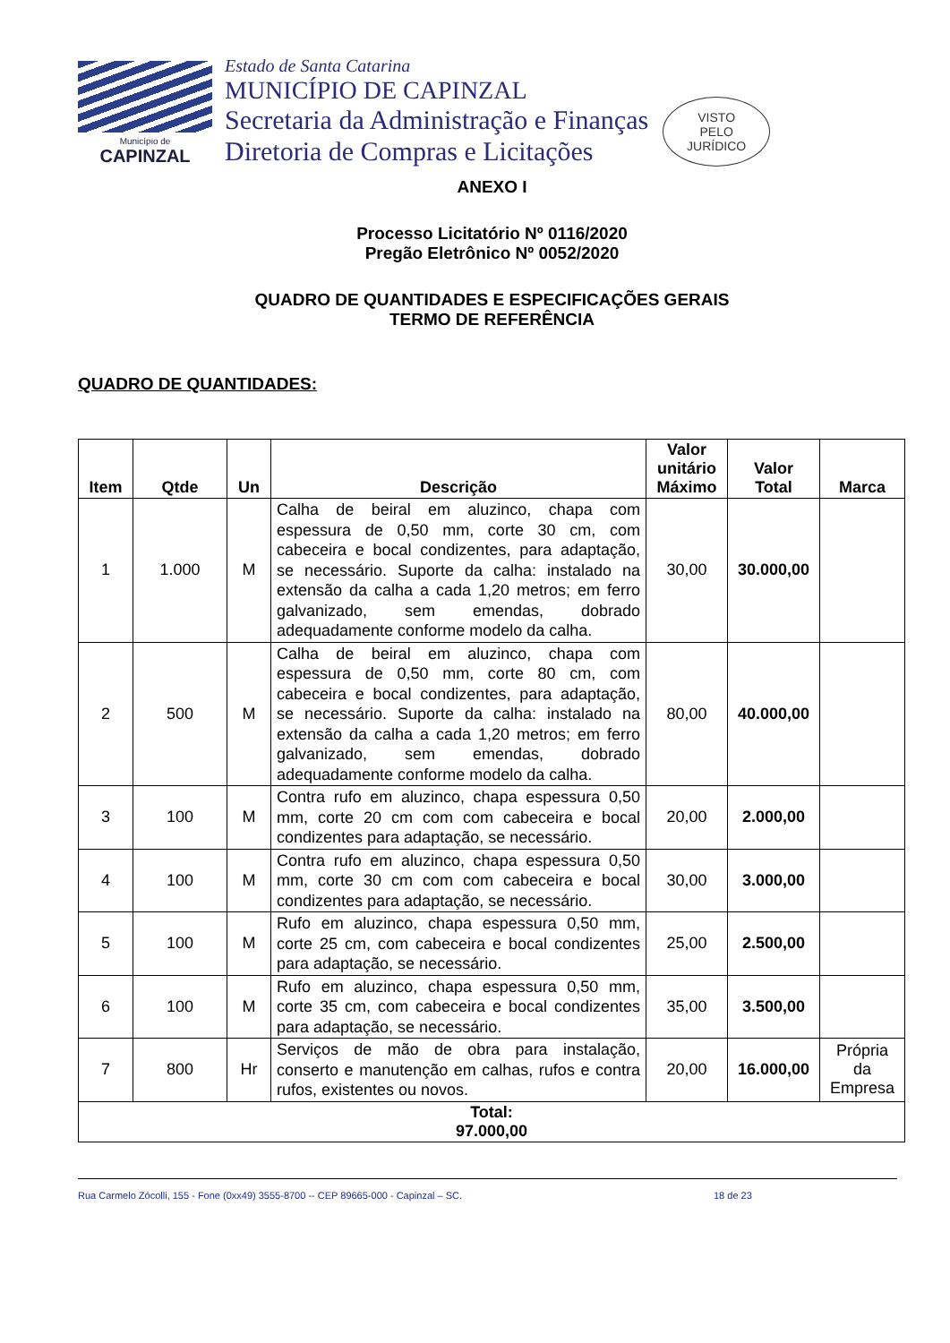Município de
CAPINZAL
Estado de Santa Catarina
MUNICÍPIO DE CAPINZAL
Secretaria da Administração e Finanças
Diretoria de Compras e Licitações
VISTO
PELO
JURÍDICO
ANEXO I
Processo Licitatório Nº 0116/2020
Pregão Eletrônico Nº 0052/2020
QUADRO DE QUANTIDADES E ESPECIFICAÇÕES GERAIS
TERMO DE REFERÊNCIA
QUADRO DE QUANTIDADES:
| Item | Qtde | Un | Descrição | Valor unitário Máximo | Valor Total | Marca |
| --- | --- | --- | --- | --- | --- | --- |
| 1 | 1.000 | M | Calha de beiral em aluzinco, chapa com espessura de 0,50 mm, corte 30 cm, com cabeceira e bocal condizentes, para adaptação, se necessário. Suporte da calha: instalado na extensão da calha a cada 1,20 metros; em ferro galvanizado, sem emendas, dobrado adequadamente conforme modelo da calha. | 30,00 | 30.000,00 | |
| 2 | 500 | M | Calha de beiral em aluzinco, chapa com espessura de 0,50 mm, corte 80 cm, com cabeceira e bocal condizentes, para adaptação, se necessário. Suporte da calha: instalado na extensão da calha a cada 1,20 metros; em ferro galvanizado, sem emendas, dobrado adequadamente conforme modelo da calha. | 80,00 | 40.000,00 | |
| 3 | 100 | M | Contra rufo em aluzinco, chapa espessura 0,50 mm, corte 20 cm com com cabeceira e bocal condizentes para adaptação, se necessário. | 20,00 | 2.000,00 | |
| 4 | 100 | M | Contra rufo em aluzinco, chapa espessura 0,50 mm, corte 30 cm com com cabeceira e bocal condizentes para adaptação, se necessário. | 30,00 | 3.000,00 | |
| 5 | 100 | M | Rufo em aluzinco, chapa espessura 0,50 mm, corte 25 cm, com cabeceira e bocal condizentes para adaptação, se necessário. | 25,00 | 2.500,00 | |
| 6 | 100 | M | Rufo em aluzinco, chapa espessura 0,50 mm, corte 35 cm, com cabeceira e bocal condizentes para adaptação, se necessário. | 35,00 | 3.500,00 | |
| 7 | 800 | Hr | Serviços de mão de obra para instalação, conserto e manutenção em calhas, rufos e contra rufos, existentes ou novos. | 20,00 | 16.000,00 | Própria da Empresa |
| Total: 97.000,00 | | | | | | |
Rua Carmelo Zócolli, 155 - Fone (0xx49) 3555-8700 -- CEP 89665-000 - Capinzal – SC. 18 de 23